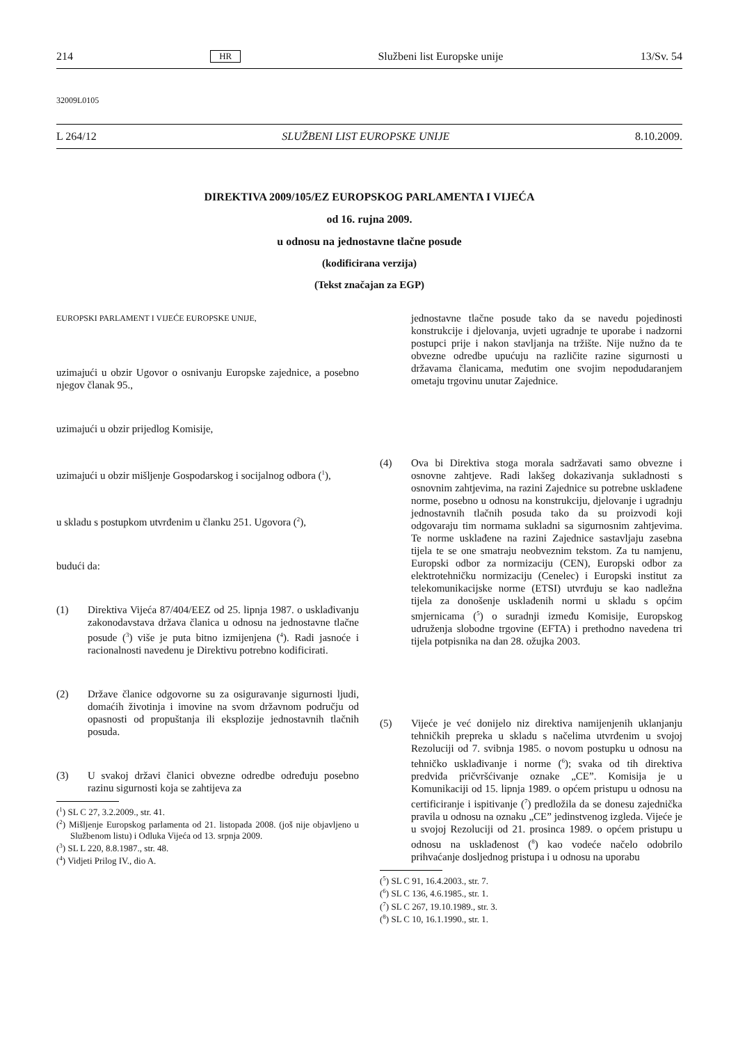214 HR Službeni list Europske unije 13/Sv. 54
32009L0105
L 264/12 SLUŽBENI LIST EUROPSKE UNIJE 8.10.2009.
DIREKTIVA 2009/105/EZ EUROPSKOG PARLAMENTA I VIJEĆA
od 16. rujna 2009.
u odnosu na jednostavne tlačne posude
(kodificirana verzija)
(Tekst značajan za EGP)
EUROPSKI PARLAMENT I VIJEĆE EUROPSKE UNIJE,
uzimajući u obzir Ugovor o osnivanju Europske zajednice, a posebno njegov članak 95.,
uzimajući u obzir prijedlog Komisije,
uzimajući u obzir mišljenje Gospodarskog i socijalnog odbora (<sup>1</sup>),
u skladu s postupkom utvrđenim u članku 251. Ugovora (<sup>2</sup>),
budući da:
(1) Direktiva Vijeća 87/404/EEZ od 25. lipnja 1987. o usklađivanju zakonodavstava država članica u odnosu na jednostavne tlačne posude (<sup>3</sup>) više je puta bitno izmijenjena (<sup>4</sup>). Radi jasnoće i racionalnosti navedenu je Direktivu potrebno kodificirati.
(2) Države članice odgovorne su za osiguravanje sigurnosti ljudi, domaćih životinja i imovine na svom državnom području od opasnosti od propuštanja ili eksplozije jednostavnih tlačnih posuda.
(3) U svakoj državi članici obvezne odredbe određuju posebno razinu sigurnosti koja se zahtijeva za
(<sup>1</sup>) SL C 27, 3.2.2009., str. 41.
(<sup>2</sup>) Mišljenje Europskog parlamenta od 21. listopada 2008. (još nije objavljeno u Službenom listu) i Odluka Vijeća od 13. srpnja 2009.
(<sup>3</sup>) SL L 220, 8.8.1987., str. 48.
(<sup>4</sup>) Vidjeti Prilog IV., dio A.
jednostavne tlačne posude tako da se navedu pojedinosti konstrukcije i djelovanja, uvjeti ugradnje te uporabe i nadzorni postupci prije i nakon stavljanja na tržište. Nije nužno da te obvezne odredbe upućuju na različite razine sigurnosti u državama članicama, međutim one svojim nepodudaranjem ometaju trgovinu unutar Zajednice.
(4) Ova bi Direktiva stoga morala sadržavati samo obvezne i osnovne zahtjeve. Radi lakšeg dokazivanja sukladnosti s osnovnim zahtjevima, na razini Zajednice su potrebne usklađene norme, posebno u odnosu na konstrukciju, djelovanje i ugradnju jednostavnih tlačnih posuda tako da su proizvodi koji odgovaraju tim normama sukladni sa sigurnosnim zahtjevima. Te norme usklađene na razini Zajednice sastavljaju zasebna tijela te se one smatraju neobveznim tekstom. Za tu namjenu, Europski odbor za normizaciju (CEN), Europski odbor za elektrotehničku normizaciju (Cenelec) i Europski institut za telekomunikacijske norme (ETSI) utvrđuju se kao nadležna tijela za donošenje usklađenih normi u skladu s općim smjernicama (<sup>5</sup>) o suradnji između Komisije, Europskog udruženja slobodne trgovine (EFTA) i prethodno navedena tri tijela potpisnika na dan 28. ožujka 2003.
(5) Vijeće je već donijelo niz direktiva namijenjenih uklanjanju tehničkih prepreka u skladu s načelima utvrđenim u svojoj Rezoluciji od 7. svibnja 1985. o novom postupku u odnosu na tehničko usklađivanje i norme (<sup>6</sup>); svaka od tih direktiva predviđa pričvršćivanje oznake „CE”. Komisija je u Komunikaciji od 15. lipnja 1989. o općem pristupu u odnosu na certificiranje i ispitivanje (<sup>7</sup>) predložila da se donesu zajednička pravila u odnosu na oznaku „CE” jedinstvenog izgleda. Vijeće je u svojoj Rezoluciji od 21. prosinca 1989. o općem pristupu u odnosu na usklađenost (<sup>8</sup>) kao vodeće načelo odobrilo prihvaćanje dosljednog pristupa i u odnosu na uporabu
(<sup>5</sup>) SL C 91, 16.4.2003., str. 7.
(<sup>6</sup>) SL C 136, 4.6.1985., str. 1.
(<sup>7</sup>) SL C 267, 19.10.1989., str. 3.
(<sup>8</sup>) SL C 10, 16.1.1990., str. 1.